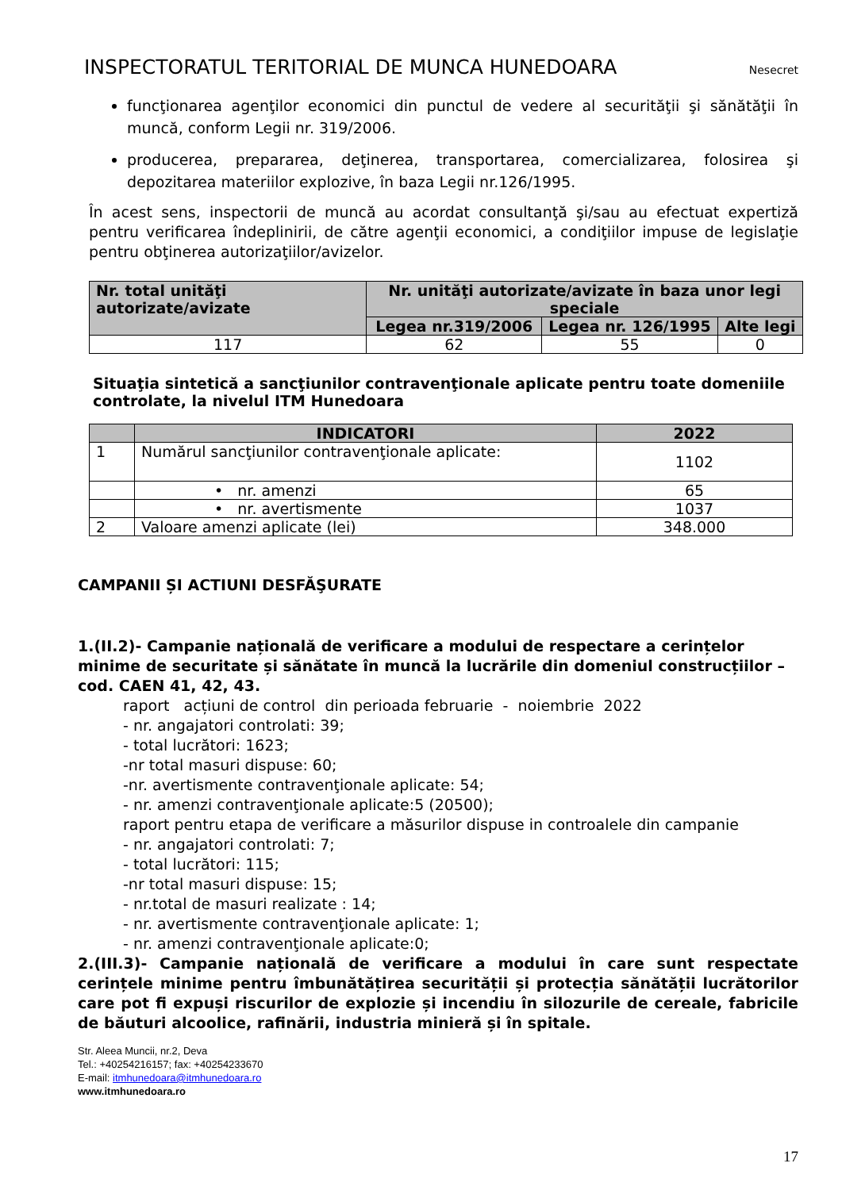INSPECTORATUL TERITORIAL DE MUNCA HUNEDOARA Nesecret
funcţionarea agenţilor economici din punctul de vedere al securităţii şi sănătăţii în muncă, conform Legii nr. 319/2006.
producerea, prepararea, deţinerea, transportarea, comercializarea, folosirea şi depozitarea materiilor explozive, în baza Legii nr.126/1995.
În acest sens, inspectorii de muncă au acordat consultanţă şi/sau au efectuat expertiză pentru verificarea îndeplinirii, de către agenţii economici, a condiţiilor impuse de legislaţie pentru obţinerea autorizaţiilor/avizelor.
| Nr. total unităţi autorizate/avizate | Nr. unităţi autorizate/avizate în baza unor legi speciale | | |
| --- | --- | --- | --- |
| | Legea nr.319/2006 | Legea nr. 126/1995 | Alte legi |
| 117 | 62 | 55 | 0 |
Situaţia sintetică a sancţiunilor contravenţionale aplicate pentru toate domeniile controlate, la nivelul ITM Hunedoara
| | INDICATORI | 2022 |
| --- | --- | --- |
| 1 | Numărul sancţiunilor contravenţionale aplicate: | 1102 |
| | • nr. amenzi | 65 |
| | • nr. avertismente | 1037 |
| 2 | Valoare amenzi aplicate (lei) | 348.000 |
CAMPANII ȘI ACTIUNI DESFĂŞURATE
1.(II.2)- Campanie națională de verificare a modului de respectare a cerințelor minime de securitate și sănătate în muncă la lucrările din domeniul construcțiilor – cod. CAEN 41, 42, 43.
raport acțiuni de control din perioada februarie - noiembrie 2022
- nr. angajatori controlati: 39;
- total lucrători: 1623;
-nr total masuri dispuse: 60;
-nr. avertismente contravenţionale aplicate: 54;
- nr. amenzi contravenţionale aplicate:5 (20500);
raport pentru etapa de verificare a măsurilor dispuse in controalele din campanie
- nr. angajatori controlati: 7;
- total lucrători: 115;
-nr total masuri dispuse: 15;
- nr.total de masuri realizate : 14;
- nr. avertismente contravenţionale aplicate: 1;
- nr. amenzi contravenţionale aplicate:0;
2.(III.3)- Campanie națională de verificare a modului în care sunt respectate cerințele minime pentru îmbunătățirea securității și protecția sănătății lucrătorilor care pot fi expuși riscurilor de explozie și incendiu în silozurile de cereale, fabricile de băuturi alcoolice, rafinării, industria minieră și în spitale.
Str. Aleea Muncii, nr.2, Deva
Tel.: +40254216157; fax: +40254233670
E-mail: itmhunedoara@itmhunedoara.ro
www.itmhunedoara.ro
17